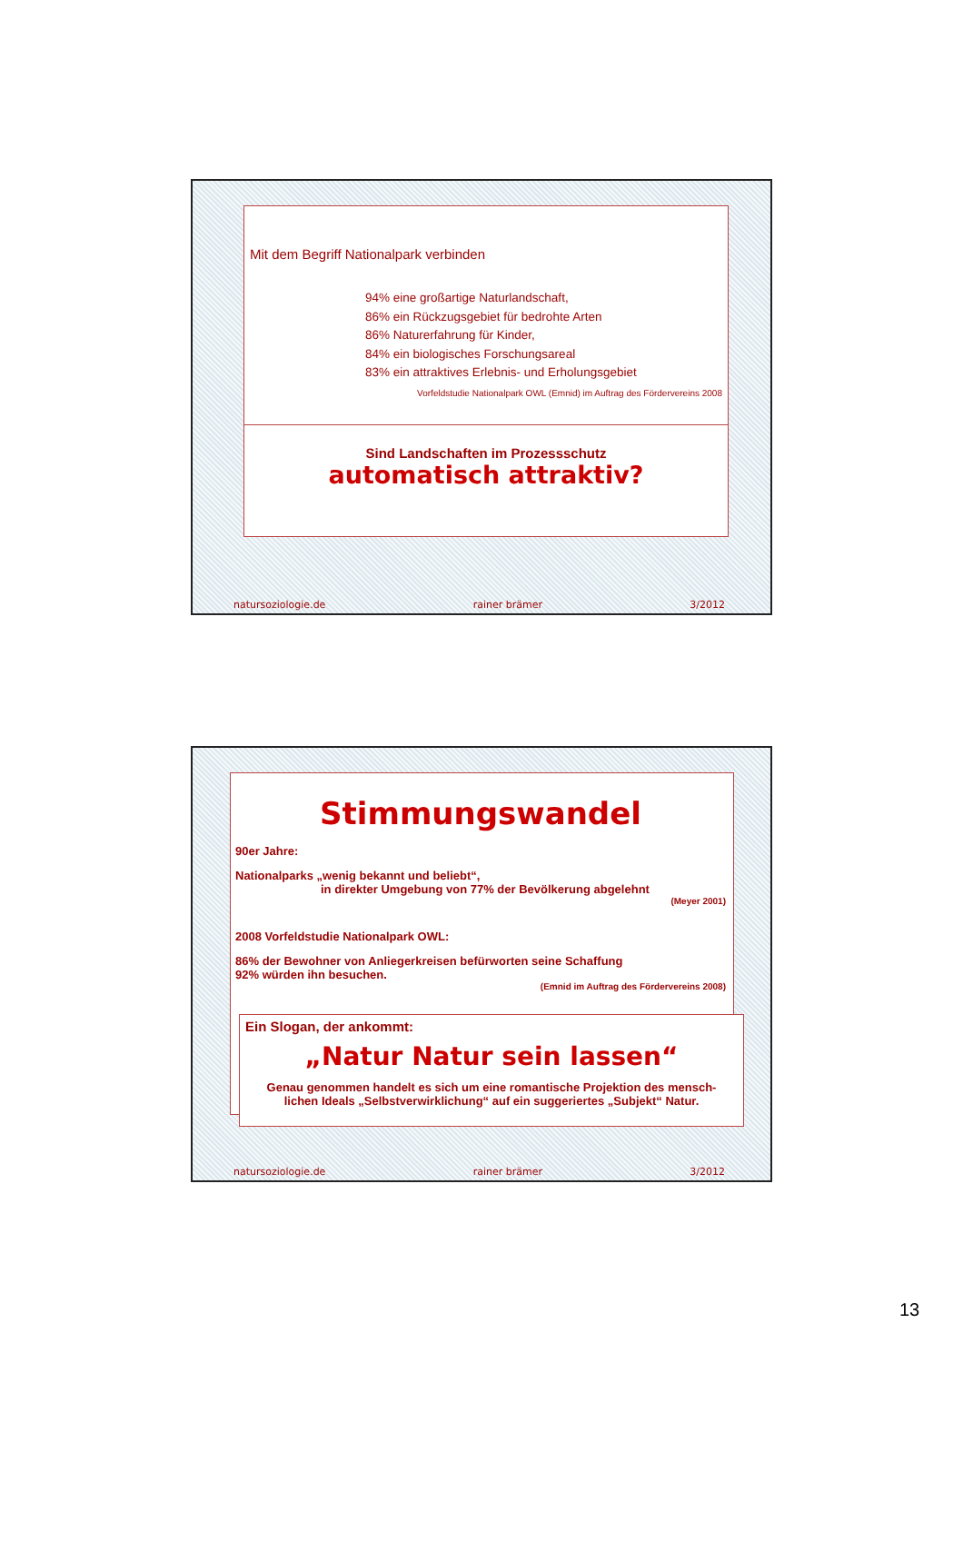Mit dem Begriff Nationalpark verbinden
94% eine großartige Naturlandschaft,
86% ein Rückzugsgebiet für bedrohte Arten
86% Naturerfahrung für Kinder,
84% ein biologisches Forschungsareal
83% ein attraktives Erlebnis- und Erholungsgebiet
Vorfeldstudie Nationalpark OWL (Emnid) im Auftrag des Fördervereins 2008
Sind Landschaften im Prozessschutz
automatisch attraktiv?
natursoziologie.de rainer brämer 3/2012
Stimmungswandel
90er Jahre:
Nationalparks „wenig bekannt und beliebt“,
in direkter Umgebung von 77% der Bevölkerung abgelehnt
(Meyer 2001)
2008 Vorfeldstudie Nationalpark OWL:
86% der Bewohner von Anliegerkreisen befürworten seine Schaffung
92% würden ihn besuchen.
(Emnid im Auftrag des Fördervereins 2008)
Ein Slogan, der ankommt:
„Natur Natur sein lassen“
Genau genommen handelt es sich um eine romantische Projektion des mensch-
lichen Ideals „Selbstverwirklichung“ auf ein suggeriertes „Subjekt“ Natur.
natursoziologie.de rainer brämer 3/2012
13